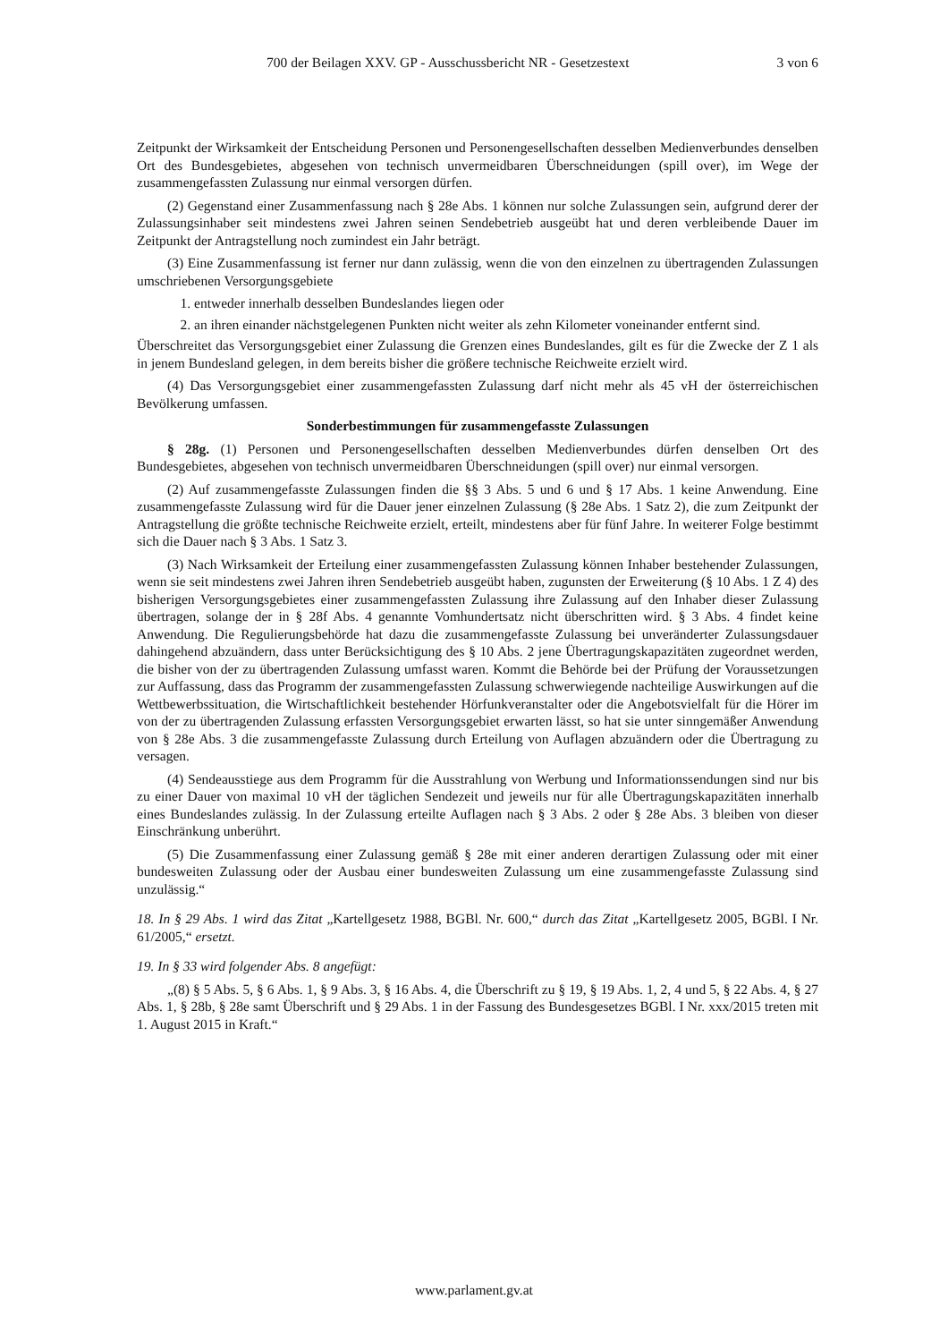700 der Beilagen XXV. GP - Ausschussbericht NR - Gesetzestext 3 von 6
Zeitpunkt der Wirksamkeit der Entscheidung Personen und Personengesellschaften desselben Medienverbundes denselben Ort des Bundesgebietes, abgesehen von technisch unvermeidbaren Überschneidungen (spill over), im Wege der zusammengefassten Zulassung nur einmal versorgen dürfen.
(2) Gegenstand einer Zusammenfassung nach § 28e Abs. 1 können nur solche Zulassungen sein, aufgrund derer der Zulassungsinhaber seit mindestens zwei Jahren seinen Sendebetrieb ausgeübt hat und deren verbleibende Dauer im Zeitpunkt der Antragstellung noch zumindest ein Jahr beträgt.
(3) Eine Zusammenfassung ist ferner nur dann zulässig, wenn die von den einzelnen zu übertragenden Zulassungen umschriebenen Versorgungsgebiete
1. entweder innerhalb desselben Bundeslandes liegen oder
2. an ihren einander nächstgelegenen Punkten nicht weiter als zehn Kilometer voneinander entfernt sind.
Überschreitet das Versorgungsgebiet einer Zulassung die Grenzen eines Bundeslandes, gilt es für die Zwecke der Z 1 als in jenem Bundesland gelegen, in dem bereits bisher die größere technische Reichweite erzielt wird.
(4) Das Versorgungsgebiet einer zusammengefassten Zulassung darf nicht mehr als 45 vH der österreichischen Bevölkerung umfassen.
Sonderbestimmungen für zusammengefasste Zulassungen
§ 28g. (1) Personen und Personengesellschaften desselben Medienverbundes dürfen denselben Ort des Bundesgebietes, abgesehen von technisch unvermeidbaren Überschneidungen (spill over) nur einmal versorgen.
(2) Auf zusammengefasste Zulassungen finden die §§ 3 Abs. 5 und 6 und § 17 Abs. 1 keine Anwendung. Eine zusammengefasste Zulassung wird für die Dauer jener einzelnen Zulassung (§ 28e Abs. 1 Satz 2), die zum Zeitpunkt der Antragstellung die größte technische Reichweite erzielt, erteilt, mindestens aber für fünf Jahre. In weiterer Folge bestimmt sich die Dauer nach § 3 Abs. 1 Satz 3.
(3) Nach Wirksamkeit der Erteilung einer zusammengefassten Zulassung können Inhaber bestehender Zulassungen, wenn sie seit mindestens zwei Jahren ihren Sendebetrieb ausgeübt haben, zugunsten der Erweiterung (§ 10 Abs. 1 Z 4) des bisherigen Versorgungsgebietes einer zusammengefassten Zulassung ihre Zulassung auf den Inhaber dieser Zulassung übertragen, solange der in § 28f Abs. 4 genannte Vomhundertsatz nicht überschritten wird. § 3 Abs. 4 findet keine Anwendung. Die Regulierungsbehörde hat dazu die zusammengefasste Zulassung bei unveränderter Zulassungsdauer dahingehend abzuändern, dass unter Berücksichtigung des § 10 Abs. 2 jene Übertragungskapazitäten zugeordnet werden, die bisher von der zu übertragenden Zulassung umfasst waren. Kommt die Behörde bei der Prüfung der Voraussetzungen zur Auffassung, dass das Programm der zusammengefassten Zulassung schwerwiegende nachteilige Auswirkungen auf die Wettbewerbssituation, die Wirtschaftlichkeit bestehender Hörfunkveranstalter oder die Angebotsvielfalt für die Hörer im von der zu übertragenden Zulassung erfassten Versorgungsgebiet erwarten lässt, so hat sie unter sinngemäßer Anwendung von § 28e Abs. 3 die zusammengefasste Zulassung durch Erteilung von Auflagen abzuändern oder die Übertragung zu versagen.
(4) Sendeausstiege aus dem Programm für die Ausstrahlung von Werbung und Informationssendungen sind nur bis zu einer Dauer von maximal 10 vH der täglichen Sendezeit und jeweils nur für alle Übertragungskapazitäten innerhalb eines Bundeslandes zulässig. In der Zulassung erteilte Auflagen nach § 3 Abs. 2 oder § 28e Abs. 3 bleiben von dieser Einschränkung unberührt.
(5) Die Zusammenfassung einer Zulassung gemäß § 28e mit einer anderen derartigen Zulassung oder mit einer bundesweiten Zulassung oder der Ausbau einer bundesweiten Zulassung um eine zusammengefasste Zulassung sind unzulässig.“
18. In § 29 Abs. 1 wird das Zitat „Kartellgesetz 1988, BGBl. Nr. 600,“ durch das Zitat „Kartellgesetz 2005, BGBl. I Nr. 61/2005,“ ersetzt.
19. In § 33 wird folgender Abs. 8 angefügt:
„(8) § 5 Abs. 5, § 6 Abs. 1, § 9 Abs. 3, § 16 Abs. 4, die Überschrift zu § 19, § 19 Abs. 1, 2, 4 und 5, § 22 Abs. 4, § 27 Abs. 1, § 28b, § 28e samt Überschrift und § 29 Abs. 1 in der Fassung des Bundesgesetzes BGBl. I Nr. xxx/2015 treten mit 1. August 2015 in Kraft.“
www.parlament.gv.at